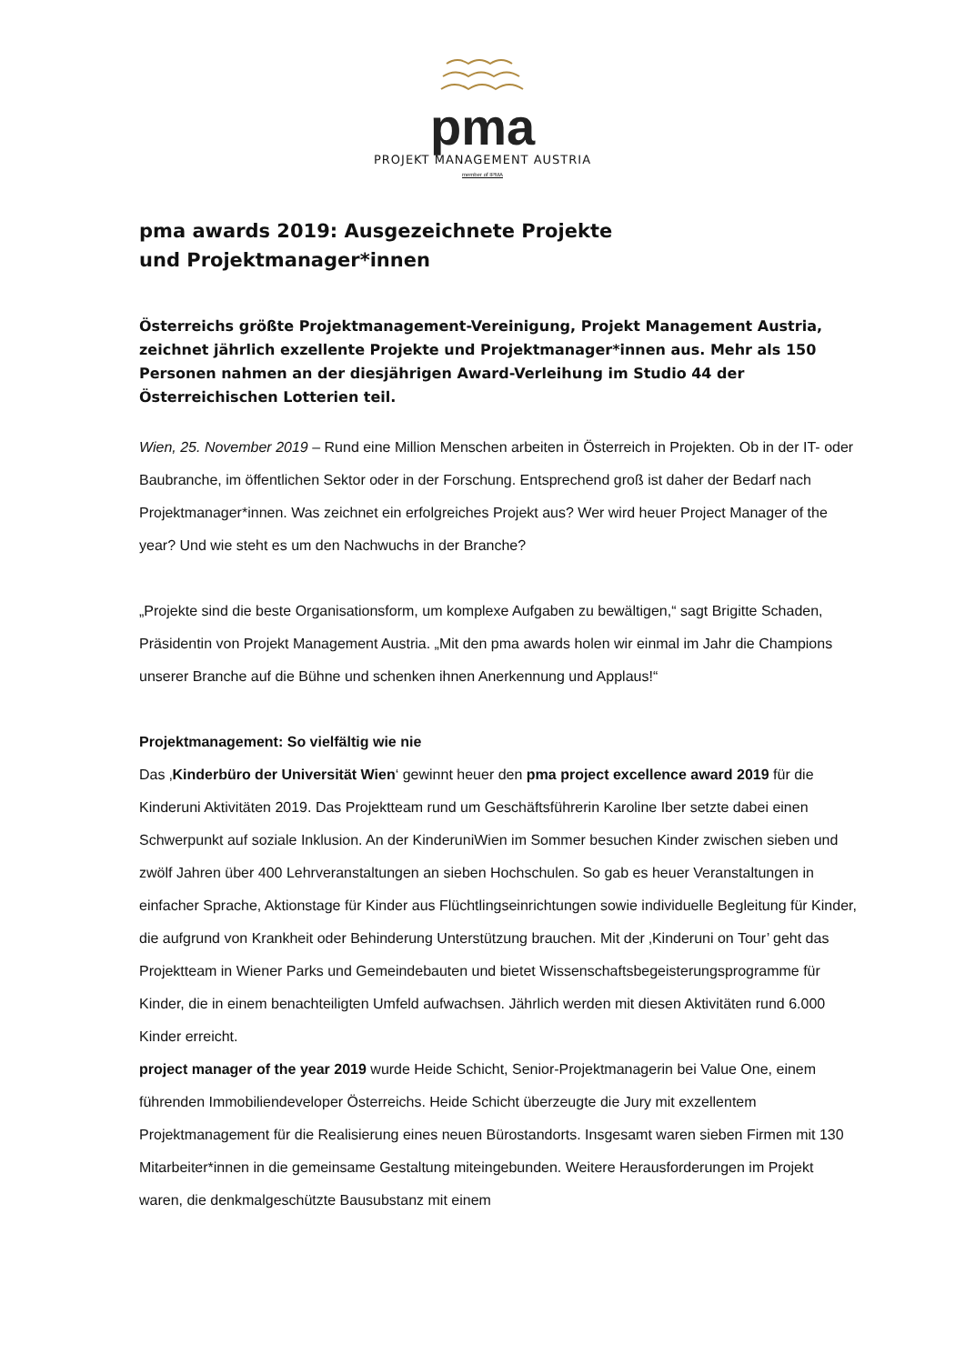pma
PROJEKT MANAGEMENT AUSTRIA
member of IPMA
pma awards 2019: Ausgezeichnete Projekte
und Projektmanager*innen
Österreichs größte Projektmanagement-Vereinigung, Projekt Management Austria, zeichnet jährlich exzellente Projekte und Projektmanager*innen aus. Mehr als 150 Personen nahmen an der diesjährigen Award-Verleihung im Studio 44 der Österreichischen Lotterien teil.
Wien, 25. November 2019 – Rund eine Million Menschen arbeiten in Österreich in Projekten. Ob in der IT- oder Baubranche, im öffentlichen Sektor oder in der Forschung. Entsprechend groß ist daher der Bedarf nach Projektmanager*innen. Was zeichnet ein erfolgreiches Projekt aus? Wer wird heuer Project Manager of the year? Und wie steht es um den Nachwuchs in der Branche?
„Projekte sind die beste Organisationsform, um komplexe Aufgaben zu bewältigen,“ sagt Brigitte Schaden, Präsidentin von Projekt Management Austria. „Mit den pma awards holen wir einmal im Jahr die Champions unserer Branche auf die Bühne und schenken ihnen Anerkennung und Applaus!“
Projektmanagement: So vielfältig wie nie
Das ‚Kinderbüro der Universität Wien‘ gewinnt heuer den pma project excellence award 2019 für die Kinderuni Aktivitäten 2019. Das Projektteam rund um Geschäftsführerin Karoline Iber setzte dabei einen Schwerpunkt auf soziale Inklusion. An der KinderuniWien im Sommer besuchen Kinder zwischen sieben und zwölf Jahren über 400 Lehrveranstaltungen an sieben Hochschulen. So gab es heuer Veranstaltungen in einfacher Sprache, Aktionstage für Kinder aus Flüchtlingseinrichtungen sowie individuelle Begleitung für Kinder, die aufgrund von Krankheit oder Behinderung Unterstützung brauchen. Mit der ‚Kinderuni on Tour’ geht das Projektteam in Wiener Parks und Gemeindebauten und bietet Wissenschaftsbegeisterungsprogramme für Kinder, die in einem benachteiligten Umfeld aufwachsen. Jährlich werden mit diesen Aktivitäten rund 6.000 Kinder erreicht.
project manager of the year 2019 wurde Heide Schicht, Senior-Projektmanagerin bei Value One, einem führenden Immobiliendeveloper Österreichs. Heide Schicht überzeugte die Jury mit exzellentem Projektmanagement für die Realisierung eines neuen Bürostandorts. Insgesamt waren sieben Firmen mit 130 Mitarbeiter*innen in die gemeinsame Gestaltung miteingebunden. Weitere Herausforderungen im Projekt waren, die denkmalgeschützte Bausubstanz mit einem